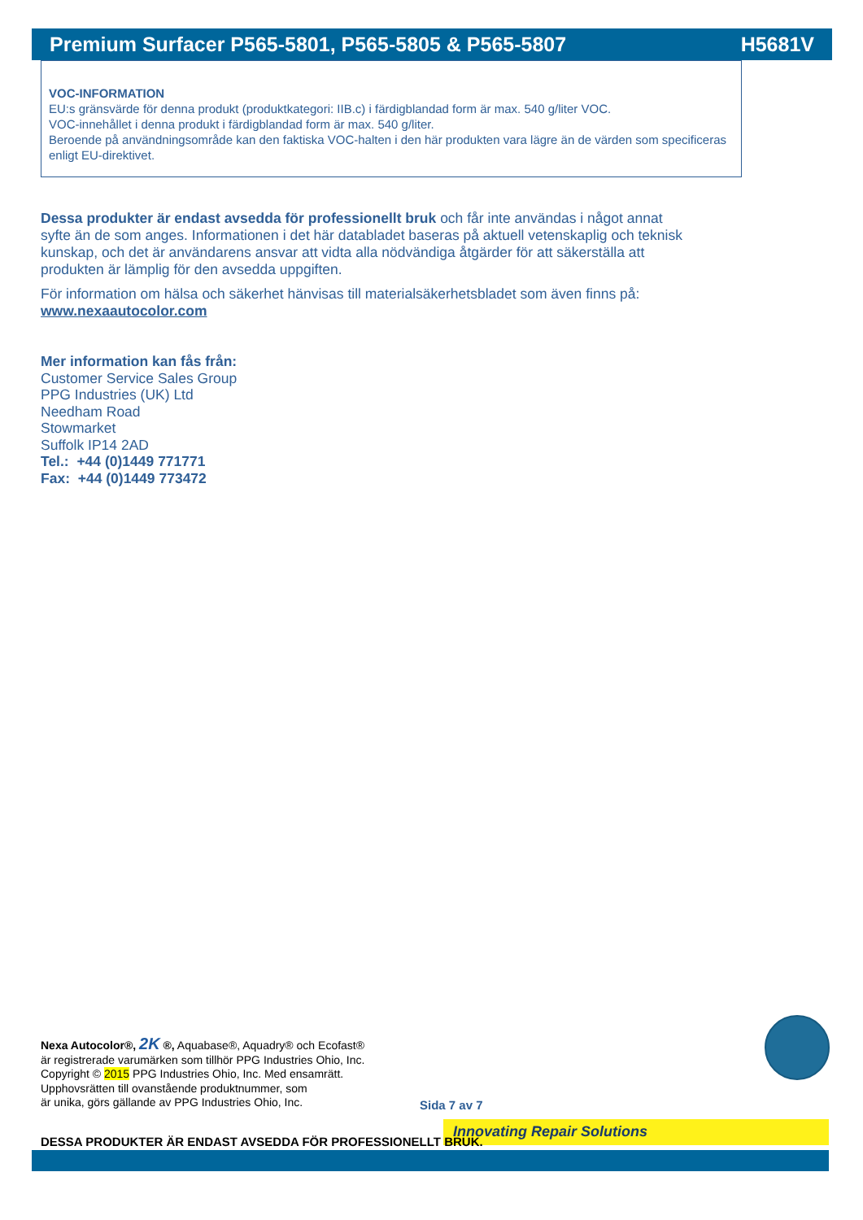Premium Surfacer P565-5801, P565-5805 & P565-5807 H5681V
VOC-INFORMATION
EU:s gränsvärde för denna produkt (produktkategori: IIB.c) i färdigblandad form är max. 540 g/liter VOC.
VOC-innehållet i denna produkt i färdigblandad form är max. 540 g/liter.
Beroende på användningsområde kan den faktiska VOC-halten i den här produkten vara lägre än de värden som specificeras enligt EU-direktivet.
Dessa produkter är endast avsedda för professionellt bruk och får inte användas i något annat syfte än de som anges. Informationen i det här databladet baseras på aktuell vetenskaplig och teknisk kunskap, och det är användarens ansvar att vidta alla nödvändiga åtgärder för att säkerställa att produkten är lämplig för den avsedda uppgiften.
För information om hälsa och säkerhet hänvisas till materialsäkerhetsbladet som även finns på: www.nexaautocolor.com
Mer information kan fås från:
Customer Service Sales Group
PPG Industries (UK) Ltd
Needham Road
Stowmarket
Suffolk IP14 2AD
Tel.: +44 (0)1449 771771
Fax: +44 (0)1449 773472
Nexa Autocolor®, 2K ®, Aquabase®, Aquadry® och Ecofast®
är registrerade varumärken som tillhör PPG Industries Ohio, Inc.
Copyright © 2015 PPG Industries Ohio, Inc. Med ensamrätt.
Upphovsrätten till ovanstående produktnummer, som
är unika, görs gällande av PPG Industries Ohio, Inc.
Sida 7 av 7
Innovating Repair Solutions
DESSA PRODUKTER ÄR ENDAST AVSEDDA FÖR PROFESSIONELLT BRUK.